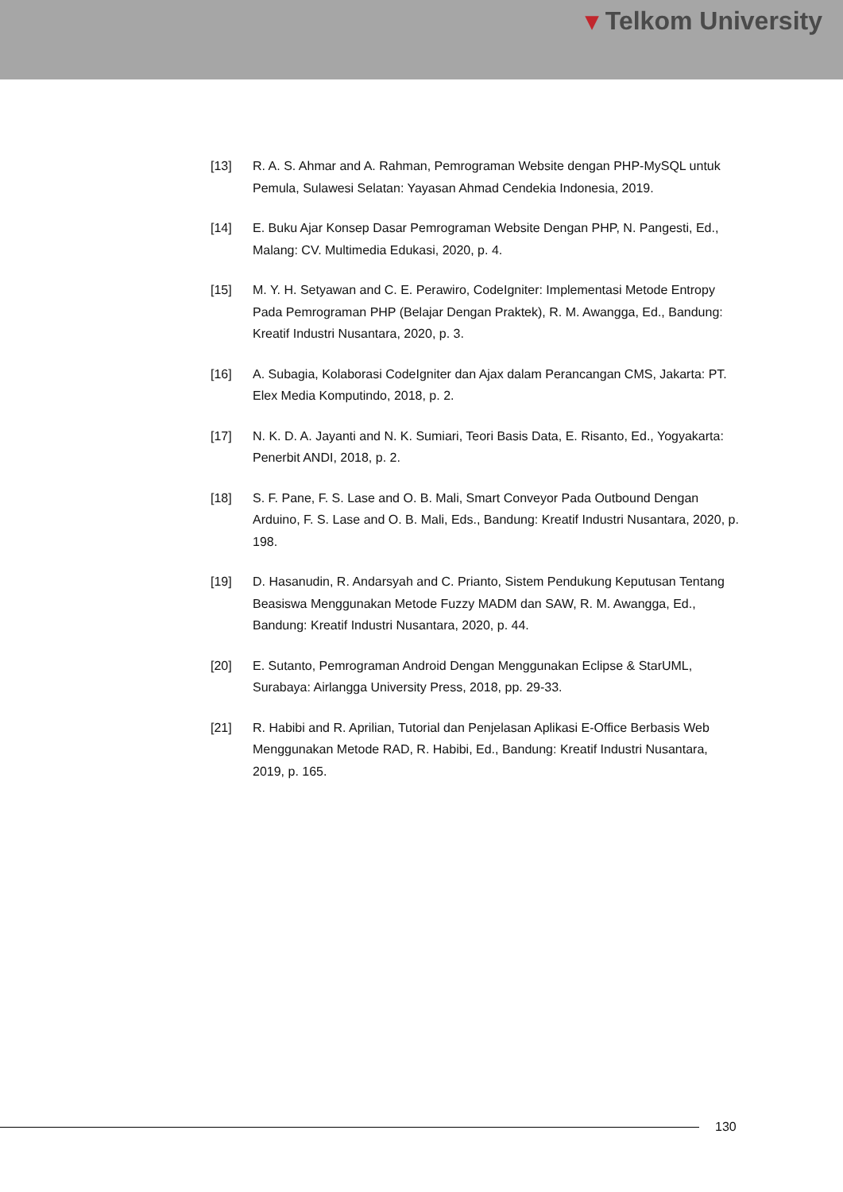▾ Telkom University
[13] R. A. S. Ahmar and A. Rahman, Pemrograman Website dengan PHP-MySQL untuk Pemula, Sulawesi Selatan: Yayasan Ahmad Cendekia Indonesia, 2019.
[14] E. Buku Ajar Konsep Dasar Pemrograman Website Dengan PHP, N. Pangesti, Ed., Malang: CV. Multimedia Edukasi, 2020, p. 4.
[15] M. Y. H. Setyawan and C. E. Perawiro, CodeIgniter: Implementasi Metode Entropy Pada Pemrograman PHP (Belajar Dengan Praktek), R. M. Awangga, Ed., Bandung: Kreatif Industri Nusantara, 2020, p. 3.
[16] A. Subagia, Kolaborasi CodeIgniter dan Ajax dalam Perancangan CMS, Jakarta: PT. Elex Media Komputindo, 2018, p. 2.
[17] N. K. D. A. Jayanti and N. K. Sumiari, Teori Basis Data, E. Risanto, Ed., Yogyakarta: Penerbit ANDI, 2018, p. 2.
[18] S. F. Pane, F. S. Lase and O. B. Mali, Smart Conveyor Pada Outbound Dengan Arduino, F. S. Lase and O. B. Mali, Eds., Bandung: Kreatif Industri Nusantara, 2020, p. 198.
[19] D. Hasanudin, R. Andarsyah and C. Prianto, Sistem Pendukung Keputusan Tentang Beasiswa Menggunakan Metode Fuzzy MADM dan SAW, R. M. Awangga, Ed., Bandung: Kreatif Industri Nusantara, 2020, p. 44.
[20] E. Sutanto, Pemrograman Android Dengan Menggunakan Eclipse & StarUML, Surabaya: Airlangga University Press, 2018, pp. 29-33.
[21] R. Habibi and R. Aprilian, Tutorial dan Penjelasan Aplikasi E-Office Berbasis Web Menggunakan Metode RAD, R. Habibi, Ed., Bandung: Kreatif Industri Nusantara, 2019, p. 165.
130